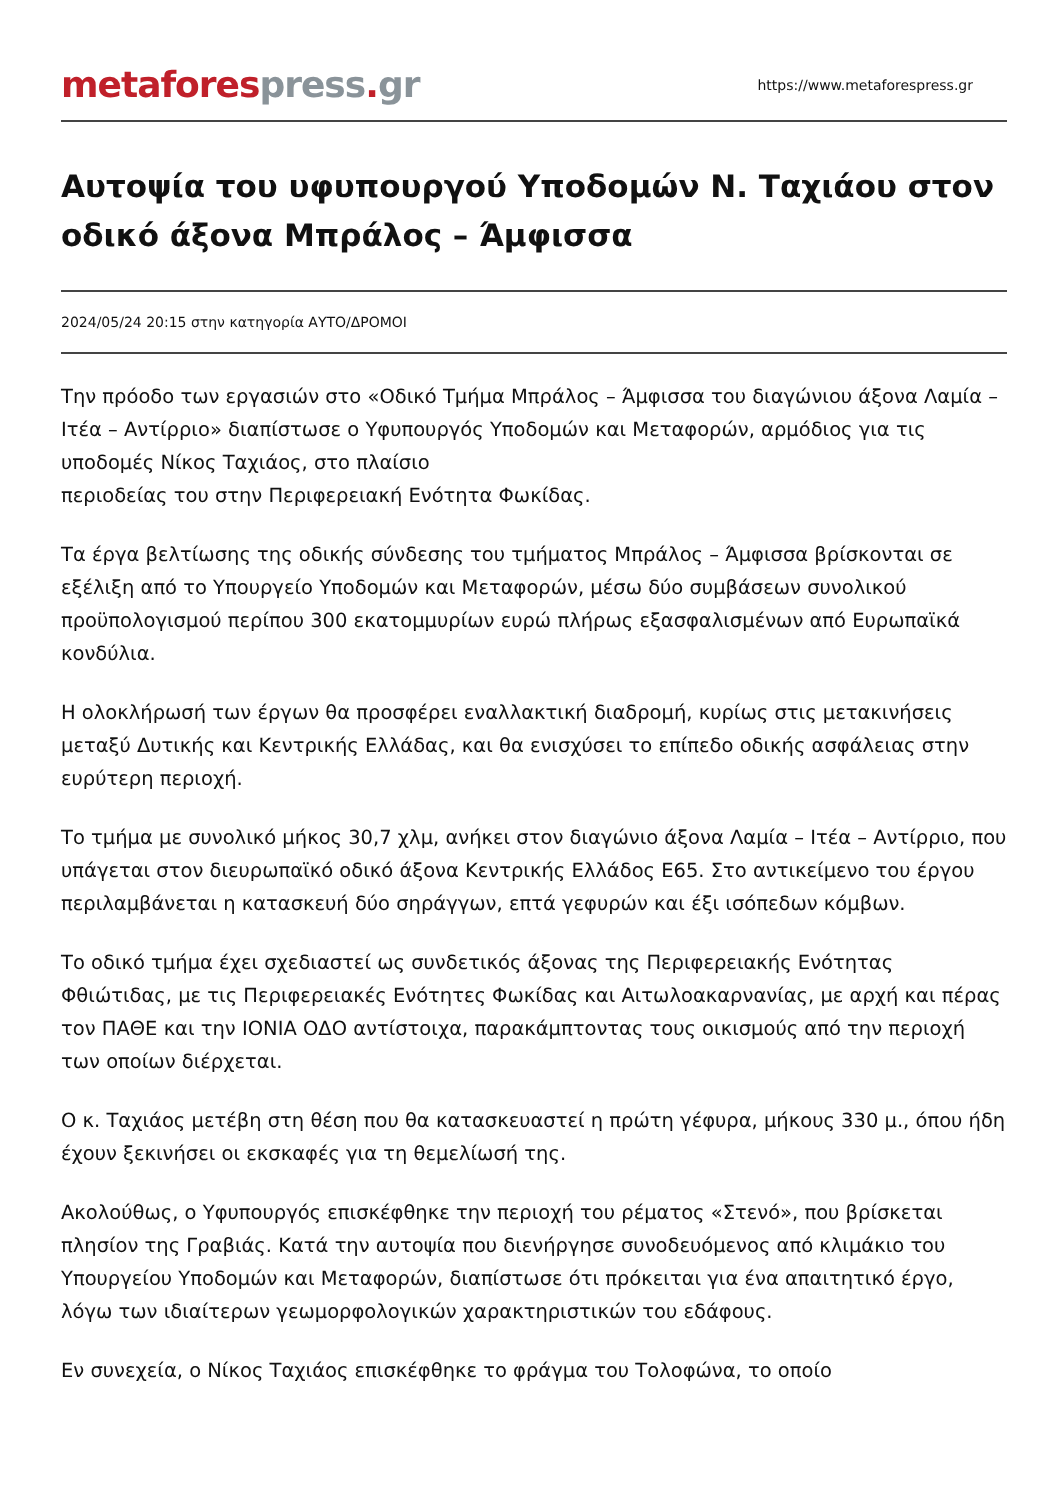metafores press. gr
https://www.metaforespress.gr
Αυτοψία του υφυπουργού Υποδομών Ν. Ταχιάου στον οδικό άξονα Μπράλος – Άμφισσα
2024/05/24 20:15 στην κατηγορία ΑΥΤΟ/ΔΡΟΜΟΙ
Την πρόοδο των εργασιών στο «Οδικό Τμήμα Μπράλος – Άμφισσα του διαγώνιου άξονα Λαμία – Ιτέα – Αντίρριο» διαπίστωσε ο Υφυπουργός Υποδομών και Μεταφορών, αρμόδιος για τις υποδομές Νίκος Ταχιάος, στο πλαίσιο
περιοδείας του στην Περιφερειακή Ενότητα Φωκίδας.
Τα έργα βελτίωσης της οδικής σύνδεσης του τμήματος Μπράλος – Άμφισσα βρίσκονται σε εξέλιξη από το Υπουργείο Υποδομών και Μεταφορών, μέσω δύο συμβάσεων συνολικού προϋπολογισμού περίπου 300 εκατομμυρίων ευρώ πλήρως εξασφαλισμένων από Ευρωπαϊκά κονδύλια.
Η ολοκλήρωσή των έργων θα προσφέρει εναλλακτική διαδρομή, κυρίως στις μετακινήσεις μεταξύ Δυτικής και Κεντρικής Ελλάδας, και θα ενισχύσει το επίπεδο οδικής ασφάλειας στην ευρύτερη περιοχή.
Το τμήμα με συνολικό μήκος 30,7 χλμ, ανήκει στον διαγώνιο άξονα Λαμία – Ιτέα – Αντίρριο, που υπάγεται στον διευρωπαϊκό οδικό άξονα Κεντρικής Ελλάδος Ε65. Στο αντικείμενο του έργου περιλαμβάνεται η κατασκευή δύο σηράγγων, επτά γεφυρών και έξι ισόπεδων κόμβων.
Το οδικό τμήμα έχει σχεδιαστεί ως συνδετικός άξονας της Περιφερειακής Ενότητας Φθιώτιδας, με τις Περιφερειακές Ενότητες Φωκίδας και Αιτωλοακαρνανίας, με αρχή και πέρας τον ΠΑΘΕ και την ΙΟΝΙΑ ΟΔΟ αντίστοιχα, παρακάμπτοντας τους οικισμούς από την περιοχή των οποίων διέρχεται.
Ο κ. Ταχιάος μετέβη στη θέση που θα κατασκευαστεί η πρώτη γέφυρα, μήκους 330 μ., όπου ήδη έχουν ξεκινήσει οι εκσκαφές για τη θεμελίωσή της.
Ακολούθως, ο Υφυπουργός επισκέφθηκε την περιοχή του ρέματος «Στενό», που βρίσκεται πλησίον της Γραβιάς. Κατά την αυτοψία που διενήργησε συνοδευόμενος από κλιμάκιο του Υπουργείου Υποδομών και Μεταφορών, διαπίστωσε ότι πρόκειται για ένα απαιτητικό έργο, λόγω των ιδιαίτερων γεωμορφολογικών χαρακτηριστικών του εδάφους.
Εν συνεχεία, ο Νίκος Ταχιάος επισκέφθηκε το φράγμα του Τολοφώνα, το οποίο